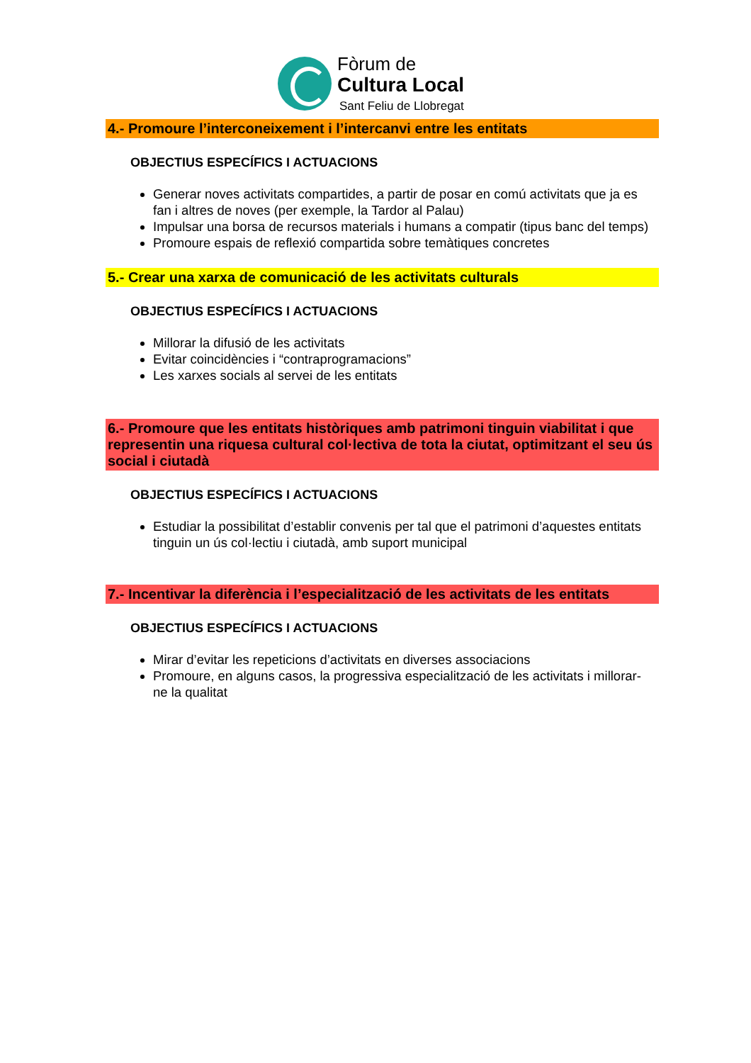Fòrum de
Cultura Local
Sant Feliu de Llobregat
4.- Promoure l’interconeixement i l’intercanvi entre les entitats
OBJECTIUS ESPECÍFICS I ACTUACIONS
Generar noves activitats compartides, a partir de posar en comú activitats que ja es fan i altres de noves (per exemple, la Tardor al Palau)
Impulsar una borsa de recursos materials i humans a compatir (tipus banc del temps)
Promoure espais de reflexió compartida sobre temàtiques concretes
5.- Crear una xarxa de comunicació de les activitats culturals
OBJECTIUS ESPECÍFICS I ACTUACIONS
Millorar la difusió de les activitats
Evitar coincidències i “contraprogramacions”
Les xarxes socials al servei de les entitats
6.- Promoure que les entitats històriques amb patrimoni tinguin viabilitat i que representin una riquesa cultural col·lectiva de tota la ciutat, optimitzant el seu ús social i ciutadà
OBJECTIUS ESPECÍFICS I ACTUACIONS
Estudiar la possibilitat d’establir convenis per tal que el patrimoni d’aquestes entitats tinguin un ús col·lectiu i ciutadà, amb suport municipal
7.- Incentivar la diferència i l’especialització de les activitats de les entitats
OBJECTIUS ESPECÍFICS I ACTUACIONS
Mirar d’evitar les repeticions d’activitats en diverses associacions
Promoure, en alguns casos, la progressiva especialització de les activitats i millorar-ne la qualitat